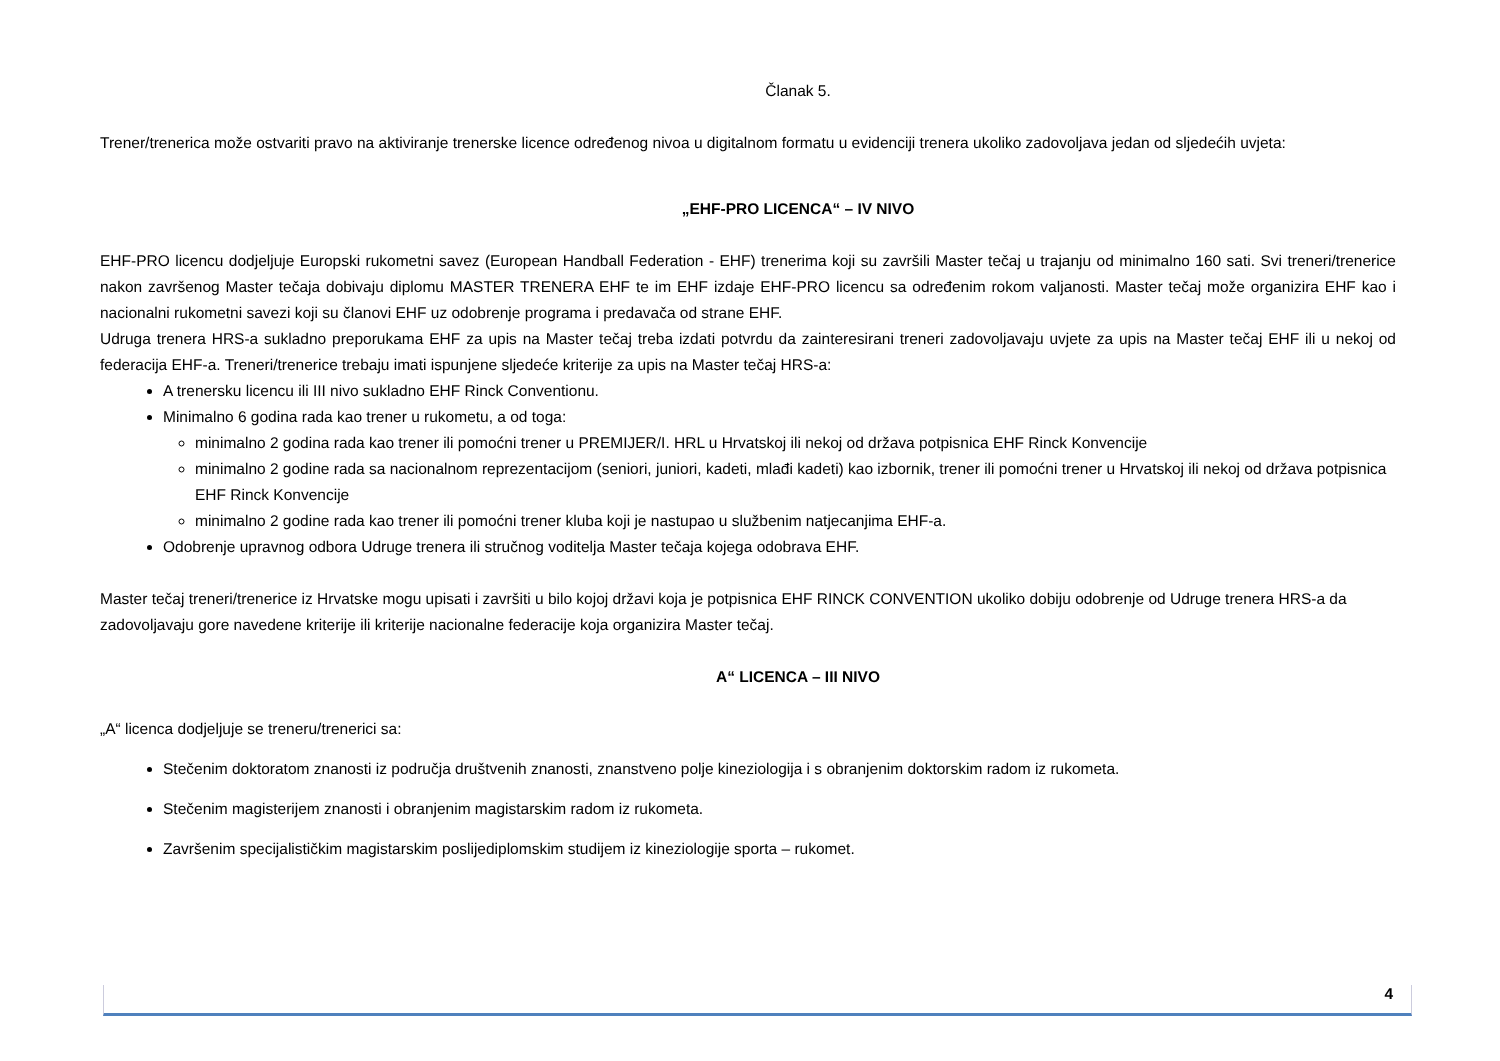Članak 5.
Trener/trenerica može ostvariti pravo na aktiviranje trenerske licence određenog nivoa u digitalnom formatu u evidenciji trenera ukoliko zadovoljava jedan od sljedećih uvjeta:
„EHF-PRO LICENCA“ – IV NIVO
EHF-PRO licencu dodjeljuje Europski rukometni savez (European Handball Federation - EHF) trenerima koji su završili Master tečaj u trajanju od minimalno 160 sati. Svi treneri/trenerice nakon završenog Master tečaja dobivaju diplomu MASTER TRENERA EHF te im EHF izdaje EHF-PRO licencu sa određenim rokom valjanosti. Master tečaj može organizira EHF kao i nacionalni rukometni savezi koji su članovi EHF uz odobrenje programa i predavača od strane EHF.
Udruga trenera HRS-a sukladno preporukama EHF za upis na Master tečaj treba izdati potvrdu da zainteresirani treneri zadovoljavaju uvjete za upis na Master tečaj EHF ili u nekoj od federacija EHF-a. Treneri/trenerice trebaju imati ispunjene sljedeće kriterije za upis na Master tečaj HRS-a:
A trenersku licencu ili III nivo sukladno EHF Rinck Conventionu.
Minimalno 6 godina rada kao trener u rukometu, a od toga:
minimalno 2 godina rada kao trener ili pomoćni trener u PREMIJER/I. HRL u Hrvatskoj ili nekoj od država potpisnica EHF Rinck Konvencije
minimalno 2 godine rada sa nacionalnom reprezentacijom (seniori, juniori, kadeti, mlađi kadeti) kao izbornik, trener ili pomoćni trener u Hrvatskoj ili nekoj od država potpisnica EHF Rinck Konvencije
minimalno 2 godine rada kao trener ili pomoćni trener kluba koji je nastupao u službenim natjecanjima EHF-a.
Odobrenje upravnog odbora Udruge trenera ili stručnog voditelja Master tečaja kojega odobrava EHF.
Master tečaj treneri/trenerice iz Hrvatske mogu upisati i završiti u bilo kojoj državi koja je potpisnica EHF RINCK CONVENTION ukoliko dobiju odobrenje od Udruge trenera HRS-a da zadovoljavaju gore navedene kriterije ili kriterije nacionalne federacije koja organizira Master tečaj.
A“ LICENCA – III NIVO
„A“ licenca dodjeljuje se treneru/trenerici sa:
Stečenim doktoratom znanosti iz područja društvenih znanosti, znanstveno polje kineziologija i s obranjenim doktorskim radom iz rukometa.
Stečenim magisterijem znanosti i obranjenim magistarskim radom iz rukometa.
Završenim specijalističkim magistarskim poslijediplomskim studijem iz kineziologije sporta – rukomet.
4